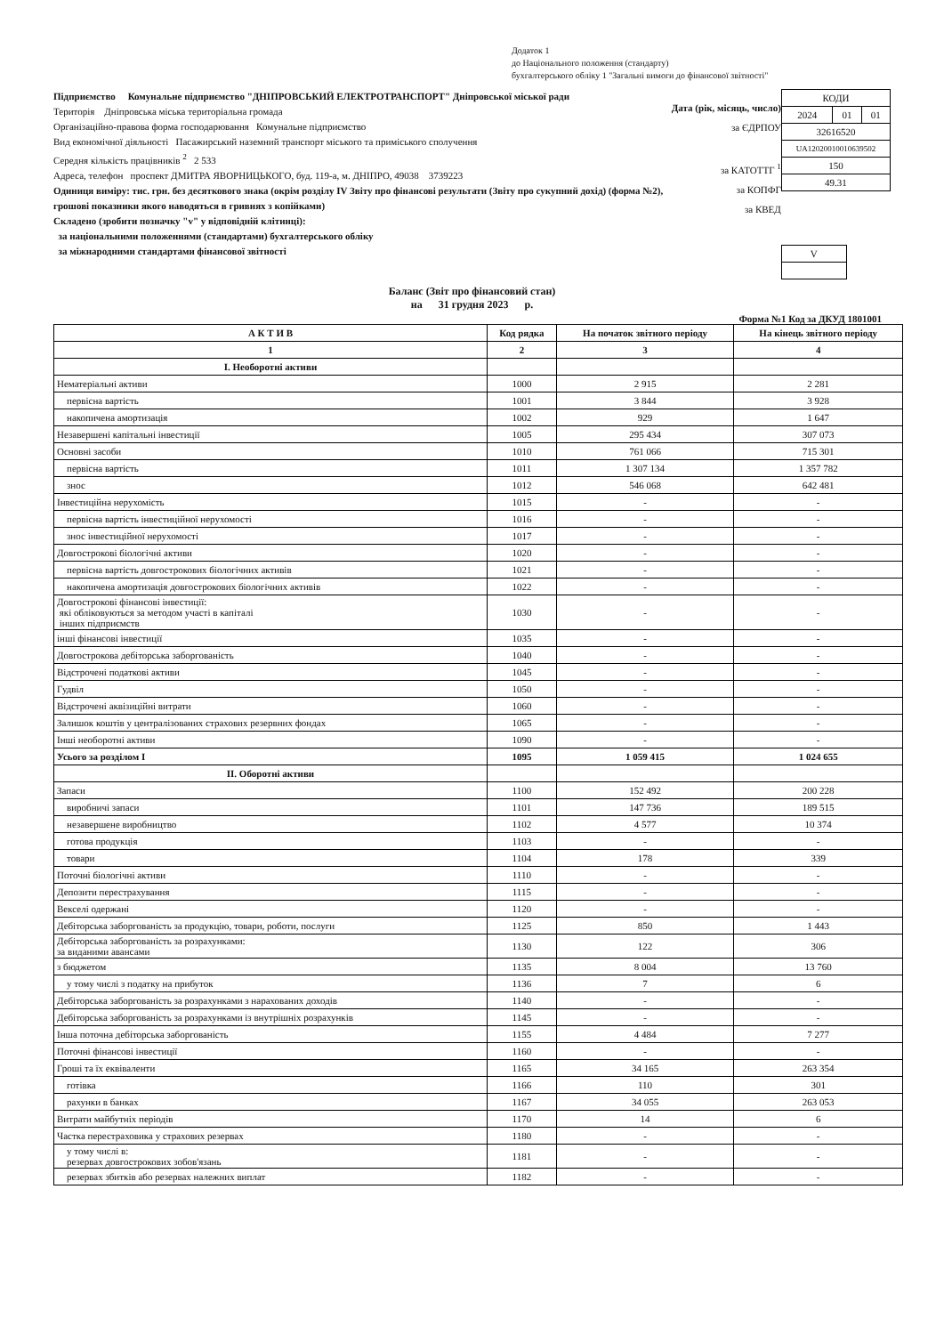Додаток 1
до Національного положення (стандарту)
бухгалтерського обліку 1 "Загальні вимоги до фінансової звітності"
Підприємство Комунальне підприємство "ДНІПРОВСЬКИЙ ЕЛЕКТРОТРАНСПОРТ" Дніпровської міської ради
Територія Дніпровська міська територіальна громада
Організаційно-правова форма господарювання Комунальне підприємство
Вид економічної діяльності Пасажирський наземний транспорт міського та приміського сполучення
Середня кількість працівників <sup>2</sup> 2 533
Адреса, телефон проспект ДМИТРА ЯВОРНИЦЬКОГО, буд. 119-а, м. ДНІПРО, 49038 3739223
Одиниця виміру: тис. грн. без десяткового знака (окрім розділу IV Звіту про фінансові результати (Звіту про сукупний дохід) (форма №2), грошові показники якого наводяться в гривнях з копійками)
Складено (зробити позначку "v" у відповідній клітинці):
за національними положеннями (стандартами) бухгалтерського обліку
за міжнародними стандартами фінансової звітності
Дата (рік, місяць, число)
за ЄДРПОУ
за КАТОТТГ <sup>1</sup>
за КОПФГ
за КВЕД
| КОДИ | | |
| 2024 | 01 | 01 |
| 32616520 | | |
| UA12020010010639502 | | |
| 150 | | |
| 49.31 | | |
| V |
Баланс (Звіт про фінансовий стан)
на 31 грудня 2023 р.
Форма №1 Код за ДКУД 1801001
| А К Т И В | Код рядка | На початок звітного періоду | На кінець звітного періоду |
| --- | --- | --- | --- |
| 1 | 2 | 3 | 4 |
| I. Необоротні активи | | | |
| Нематеріальні активи | 1000 | 2 915 | 2 281 |
| первісна вартість | 1001 | 3 844 | 3 928 |
| накопичена амортизація | 1002 | 929 | 1 647 |
| Незавершені капітальні інвестиції | 1005 | 295 434 | 307 073 |
| Основні засоби | 1010 | 761 066 | 715 301 |
| первісна вартість | 1011 | 1 307 134 | 1 357 782 |
| знос | 1012 | 546 068 | 642 481 |
| Інвестиційна нерухомість | 1015 | - | - |
| первісна вартість інвестиційної нерухомості | 1016 | - | - |
| знос інвестиційної нерухомості | 1017 | - | - |
| Довгострокові біологічні активи | 1020 | - | - |
| первісна вартість довгострокових біологічних активів | 1021 | - | - |
| накопичена амортизація довгострокових біологічних активів | 1022 | - | - |
| Довгострокові фінансові інвестиції: які обліковуються за методом участі в капіталі інших підприємств | 1030 | - | - |
| інші фінансові інвестиції | 1035 | - | - |
| Довгострокова дебіторська заборгованість | 1040 | - | - |
| Відстрочені податкові активи | 1045 | - | - |
| Гудвіл | 1050 | - | - |
| Відстрочені аквізиційні витрати | 1060 | - | - |
| Залишок коштів у централізованих страхових резервних фондах | 1065 | - | - |
| Інші необоротні активи | 1090 | - | - |
| Усього за розділом I | 1095 | 1 059 415 | 1 024 655 |
| II. Оборотні активи | | | |
| Запаси | 1100 | 152 492 | 200 228 |
| виробничі запаси | 1101 | 147 736 | 189 515 |
| незавершене виробництво | 1102 | 4 577 | 10 374 |
| готова продукція | 1103 | - | - |
| товари | 1104 | 178 | 339 |
| Поточні біологічні активи | 1110 | - | - |
| Депозити перестрахування | 1115 | - | - |
| Векселі одержані | 1120 | - | - |
| Дебіторська заборгованість за продукцію, товари, роботи, послуги | 1125 | 850 | 1 443 |
| Дебіторська заборгованість за розрахунками: за виданими авансами | 1130 | 122 | 306 |
| з бюджетом | 1135 | 8 004 | 13 760 |
| у тому числі з податку на прибуток | 1136 | 7 | 6 |
| Дебіторська заборгованість за розрахунками з нарахованих доходів | 1140 | - | - |
| Дебіторська заборгованість за розрахунками із внутрішніх розрахунків | 1145 | - | - |
| Інша поточна дебіторська заборгованість | 1155 | 4 484 | 7 277 |
| Поточні фінансові інвестиції | 1160 | - | - |
| Гроші та їх еквіваленти | 1165 | 34 165 | 263 354 |
| готівка | 1166 | 110 | 301 |
| рахунки в банках | 1167 | 34 055 | 263 053 |
| Витрати майбутніх періодів | 1170 | 14 | 6 |
| Частка перестраховика у страхових резервах | 1180 | - | - |
| у тому числі в: резервах довгострокових зобов'язань | 1181 | - | - |
| резервах збитків або резервах належних виплат | 1182 | - | - |